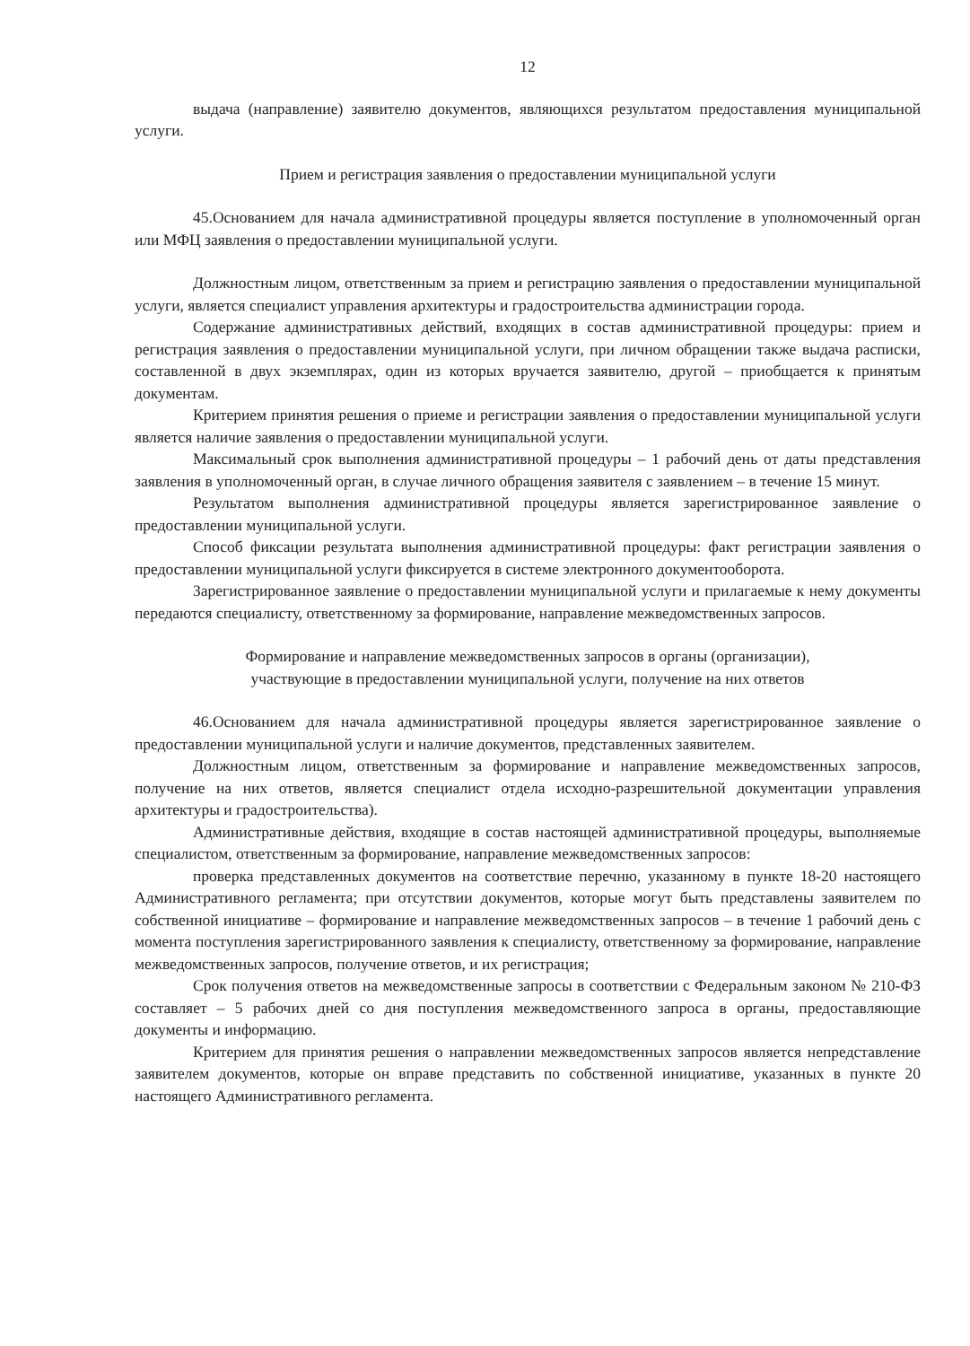12
выдача (направление) заявителю документов, являющихся результатом предоставления муниципальной услуги.
Прием и регистрация заявления о предоставлении муниципальной услуги
45.Основанием для начала административной процедуры является поступление в уполномоченный орган или МФЦ заявления о предоставлении муниципальной услуги.
Должностным лицом, ответственным за прием и регистрацию заявления о предоставлении муниципальной услуги, является специалист управления архитектуры и градостроительства администрации города.
Содержание административных действий, входящих в состав административной процедуры: прием и регистрация заявления о предоставлении муниципальной услуги, при личном обращении также выдача расписки, составленной в двух экземплярах, один из которых вручается заявителю, другой – приобщается к принятым документам.
Критерием принятия решения о приеме и регистрации заявления о предоставлении муниципальной услуги является наличие заявления о предоставлении муниципальной услуги.
Максимальный срок выполнения административной процедуры – 1 рабочий день от даты представления заявления в уполномоченный орган, в случае личного обращения заявителя с заявлением – в течение 15 минут.
Результатом выполнения административной процедуры является зарегистрированное заявление о предоставлении муниципальной услуги.
Способ фиксации результата выполнения административной процедуры: факт регистрации заявления о предоставлении муниципальной услуги фиксируется в системе электронного документооборота.
Зарегистрированное заявление о предоставлении муниципальной услуги и прилагаемые к нему документы передаются специалисту, ответственному за формирование, направление межведомственных запросов.
Формирование и направление межведомственных запросов в органы (организации),
участвующие в предоставлении муниципальной услуги, получение на них ответов
46.Основанием для начала административной процедуры является зарегистрированное заявление о предоставлении муниципальной услуги и наличие документов, представленных заявителем.
Должностным лицом, ответственным за формирование и направление межведомственных запросов, получение на них ответов, является специалист отдела исходно-разрешительной документации управления архитектуры и градостроительства).
Административные действия, входящие в состав настоящей административной процедуры, выполняемые специалистом, ответственным за формирование, направление межведомственных запросов:
проверка представленных документов на соответствие перечню, указанному в пункте 18-20 настоящего Административного регламента; при отсутствии документов, которые могут быть представлены заявителем по собственной инициативе – формирование и направление межведомственных запросов – в течение 1 рабочий день с момента поступления зарегистрированного заявления к специалисту, ответственному за формирование, направление межведомственных запросов, получение ответов, и их регистрация;
Срок получения ответов на межведомственные запросы в соответствии с Федеральным законом № 210-ФЗ составляет – 5 рабочих дней со дня поступления межведомственного запроса в органы, предоставляющие документы и информацию.
Критерием для принятия решения о направлении межведомственных запросов является непредставление заявителем документов, которые он вправе представить по собственной инициативе, указанных в пункте 20 настоящего Административного регламента.